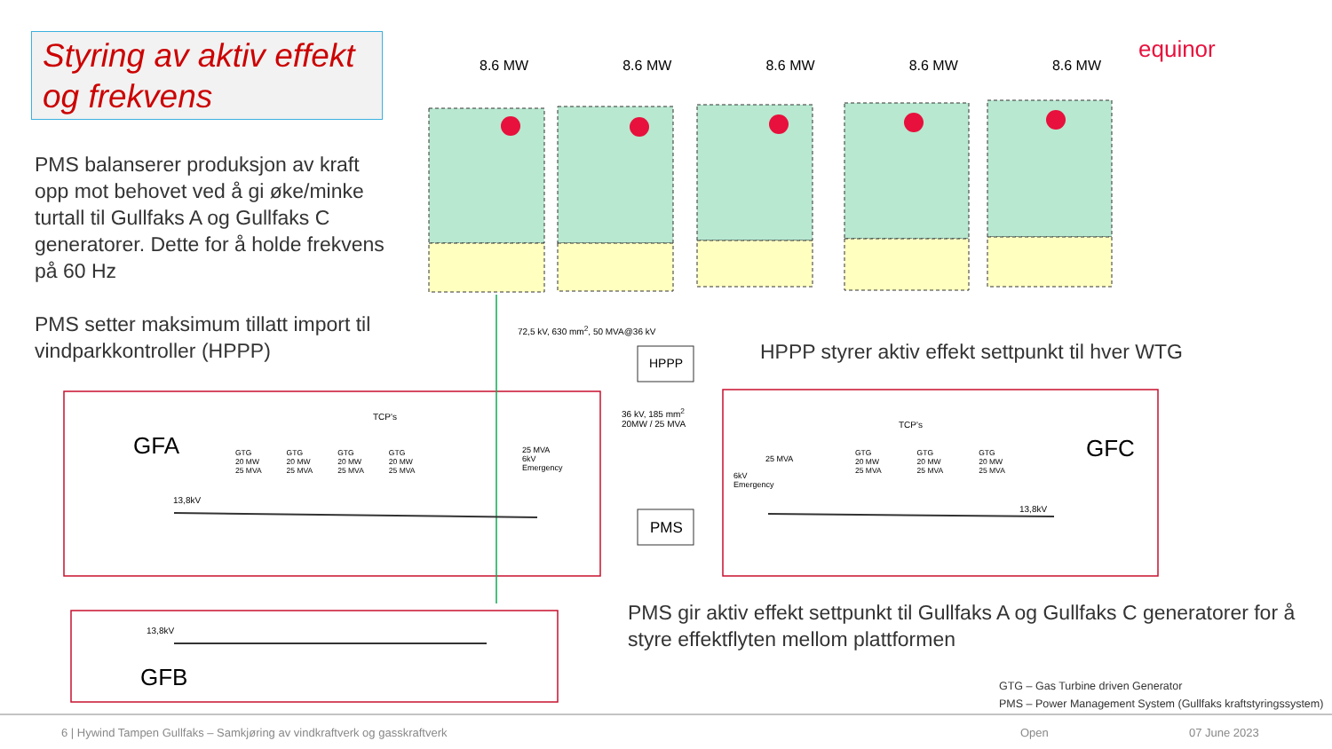Styring av aktiv effekt og frekvens
PMS balanserer produksjon av kraft opp mot behovet ved å gi øke/minke turtall til Gullfaks A og Gullfaks C generatorer. Dette for å holde frekvens på 60 Hz
PMS setter maksimum tillatt import til vindparkkontroller (HPPP)
equinor
8.6 MW 8.6 MW 8.6 MW 8.6 MW 8.6 MW
72,5 kV, 630 mm<sup>2</sup>, 50 MVA@36 kV
HPPP
HPPP styrer aktiv effekt settpunkt til hver WTG
TCP's
TCP's
GFA GFC
GFB
36 kV, 185 mm<sup>2</sup>
20MW / 25 MVA
GTG
20 MW
25 MVA GTG
20 MW
25 MVA GTG
20 MW
25 MVA GTG
20 MW
25 MVA
25 MVA
6kV
Emergency
25 MVA
6kV
Emergency
GTG
20 MW
25 MVA GTG
20 MW
25 MVA GTG
20 MW
25 MVA
13,8kV
13,8kV
13,8kV
PMS
PMS gir aktiv effekt settpunkt til Gullfaks A og Gullfaks C generatorer for å styre effektflyten mellom plattformen
GTG – Gas Turbine driven Generator
PMS – Power Management System (Gullfaks kraftstyringssystem)
6 | Hywind Tampen Gullfaks – Samkjøring av vindkraftverk og gasskraftverk
Open 07 June 2023